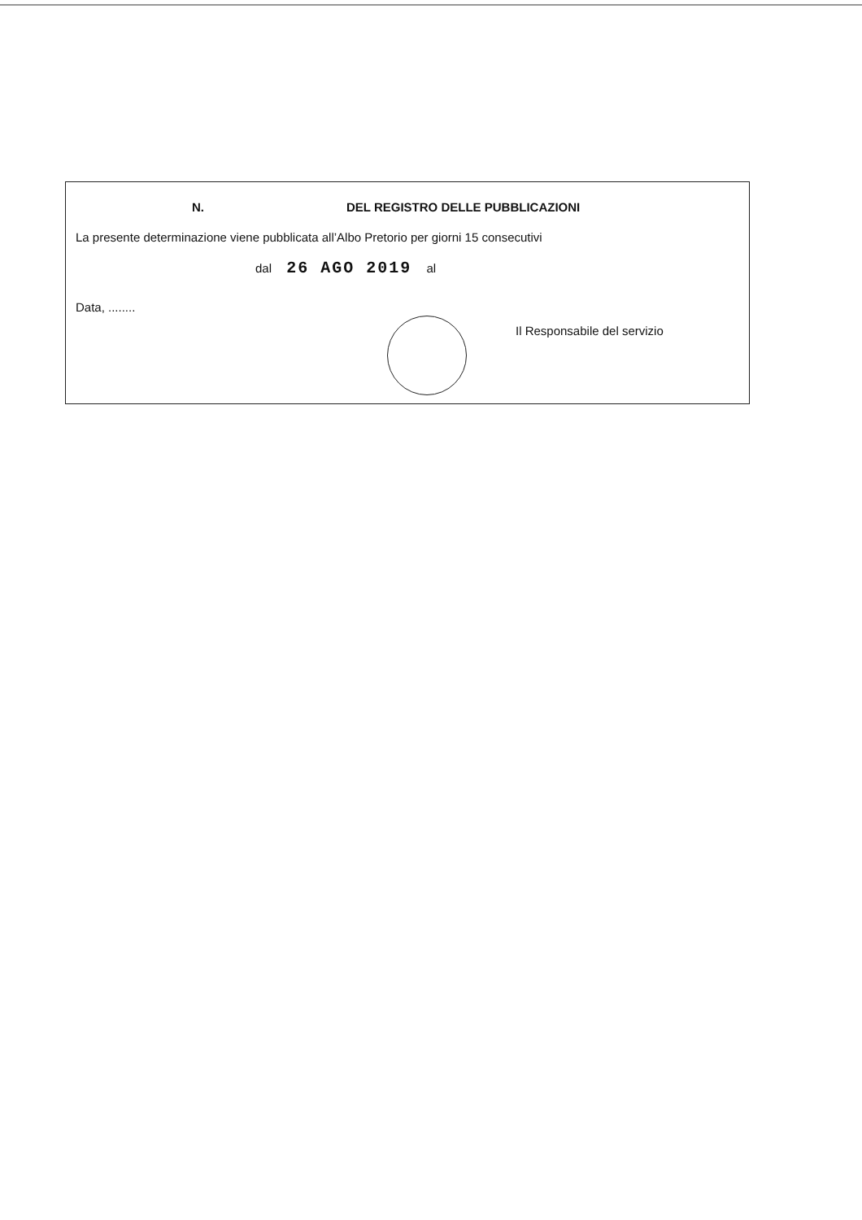N. DEL REGISTRO DELLE PUBBLICAZIONI
La presente determinazione viene pubblicata all’Albo Pretorio per giorni 15 consecutivi
dal 26 AGO 2019 al
Data, ........
Il Responsabile del servizio